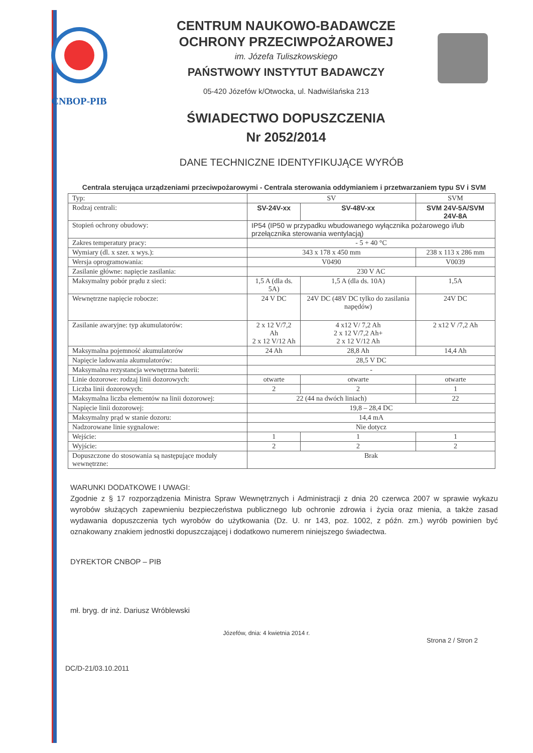CNBOP-PIB
CENTRUM NAUKOWO-BADAWCZE
OCHRONY PRZECIWPOŻAROWEJ
im. Józefa Tuliszkowskiego
PAŃSTWOWY INSTYTUT BADAWCZY
05-420 Józefów k/Otwocka, ul. Nadwiślańska 213
ŚWIADECTWO DOPUSZCZENIA
Nr 2052/2014
DANE TECHNICZNE IDENTYFIKUJĄCE WYRÓB
Centrala sterująca urządzeniami przeciwpożarowymi - Centrala sterowania oddymianiem i przetwarzaniem typu SV i SVM
| Typ: | SV | | SVM |
| Rodzaj centrali: | SV-24V-xx | SV-48V-xx | SVM 24V-5A/SVM 24V-8A |
| Stopień ochrony obudowy: | IP54 (IP50 w przypadku wbudowanego wyłącznika pożarowego i/lub przełącznika sterowania wentylacją) | | |
| Zakres temperatury pracy: | - 5 + 40 °C | | |
| Wymiary (dl. x szer. x wys.): | 343 x 178 x 450 mm | | 238 x 113 x 286 mm |
| Wersja oprogramowania: | V0490 | | V0039 |
| Zasilanie główne: napięcie zasilania: | 230 V AC | | |
| Maksymalny pobór prądu z sieci: | 1,5 A (dla ds. 5A) | 1,5 A (dla ds. 10A) | 1,5A |
| Wewnętrzne napięcie robocze: | 24 V DC | 24V DC (48V DC tylko do zasilania napędów) | 24V DC |
| Zasilanie awaryjne: typ akumulatorów: | 2 x 12 V/7,2 Ah 2 x 12 V/12 Ah | 4 x12 V/ 7,2 Ah 2 x 12 V/7,2 Ah+ 2 x 12 V/12 Ah | 2 x12 V /7,2 Ah |
| Maksymalna pojemność akumulatorów | 24 Ah | 28,8 Ah | 14,4 Ah |
| Napięcie ladowania akumulatorów: | 28,5 V DC | | |
| Maksymalna rezystancja wewnętrzna baterii: | - | | |
| Linie dozorowe: rodzaj linii dozorowych: | otwarte | otwarte | otwarte |
| Liczba linii dozorowych: | 2 | 2 | 1 |
| Maksymalna liczba elementów na linii dozorowej: | 22 (44 na dwóch liniach) | | 22 |
| Napięcie linii dozorowej: | 19,8 – 28,4 DC | | |
| Maksymalny prąd w stanie dozoru: | 14,4 mA | | |
| Nadzorowane linie sygnalowe: | Nie dotycz | | |
| Wejście: | 1 | 1 | 1 |
| Wyjście: | 2 | 2 | 2 |
| Dopuszczone do stosowania są następujące moduły wewnętrzne: | Brak | | |
WARUNKI DODATKOWE I UWAGI:
Zgodnie z § 17 rozporządzenia Ministra Spraw Wewnętrznych i Administracji z dnia 20 czerwca 2007 w sprawie wykazu wyrobów służących zapewnieniu bezpieczeństwa publicznego lub ochronie zdrowia i życia oraz mienia, a także zasad wydawania dopuszczenia tych wyrobów do użytkowania (Dz. U. nr 143, poz. 1002, z późn. zm.) wyrób powinien być oznakowany znakiem jednostki dopuszczającej i dodatkowo numerem niniejszego świadectwa.
DYREKTOR CNBOP – PIB
mł. bryg. dr inż. Dariusz Wróblewski
Józefów, dnia: 4 kwietnia 2014 r.
Strona 2 / Stron 2
DC/D-21/03.10.2011